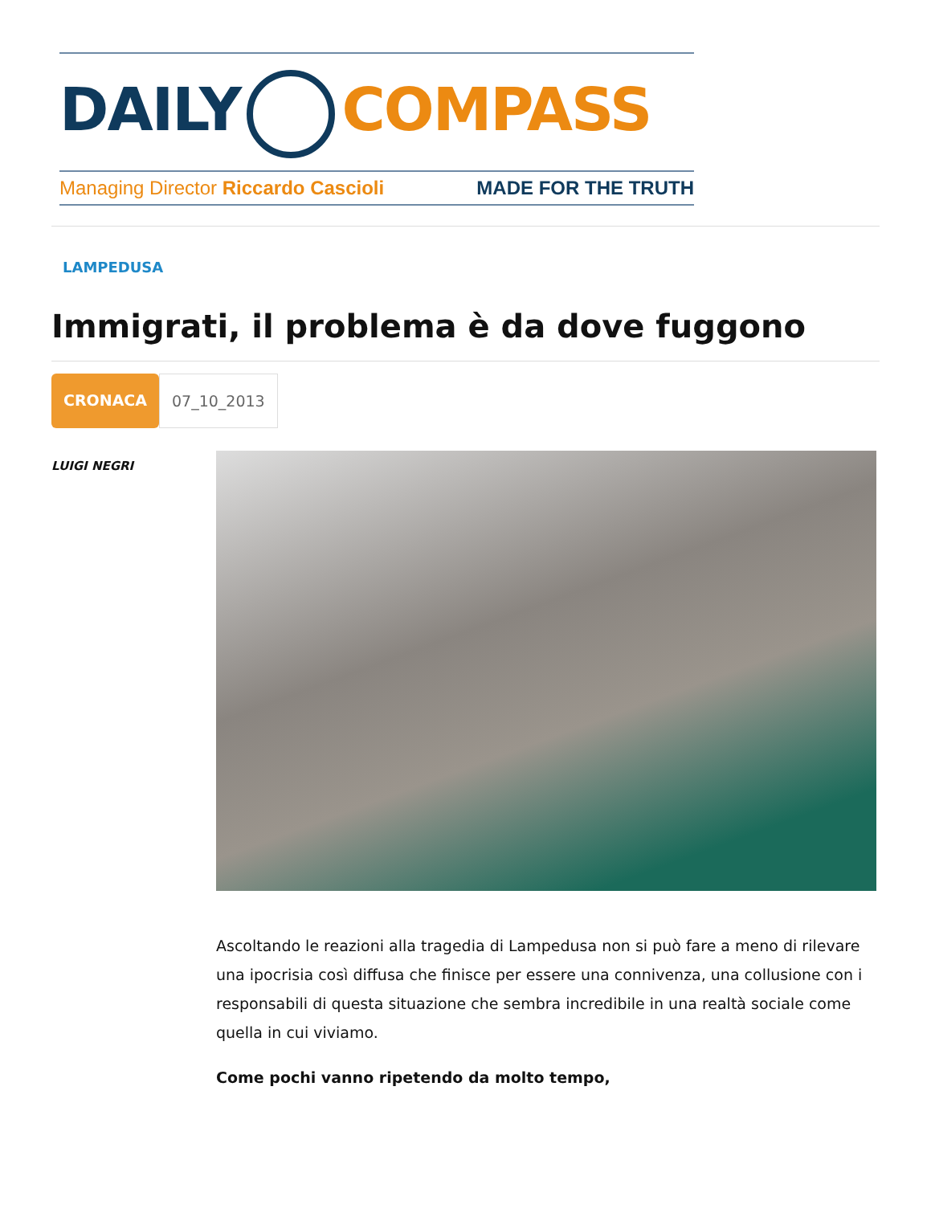DAILY COMPASS
Managing Director Riccardo Cascioli MADE FOR THE TRUTH
LAMPEDUSA
Immigrati, il problema è da dove fuggono
CRONACA 07_10_2013
LUIGI NEGRI
Ascoltando le reazioni alla tragedia di Lampedusa non si può fare a meno di rilevare una ipocrisia così diffusa che finisce per essere una connivenza, una collusione con i responsabili di questa situazione che sembra incredibile in una realtà sociale come quella in cui viviamo.
Come pochi vanno ripetendo da molto tempo,